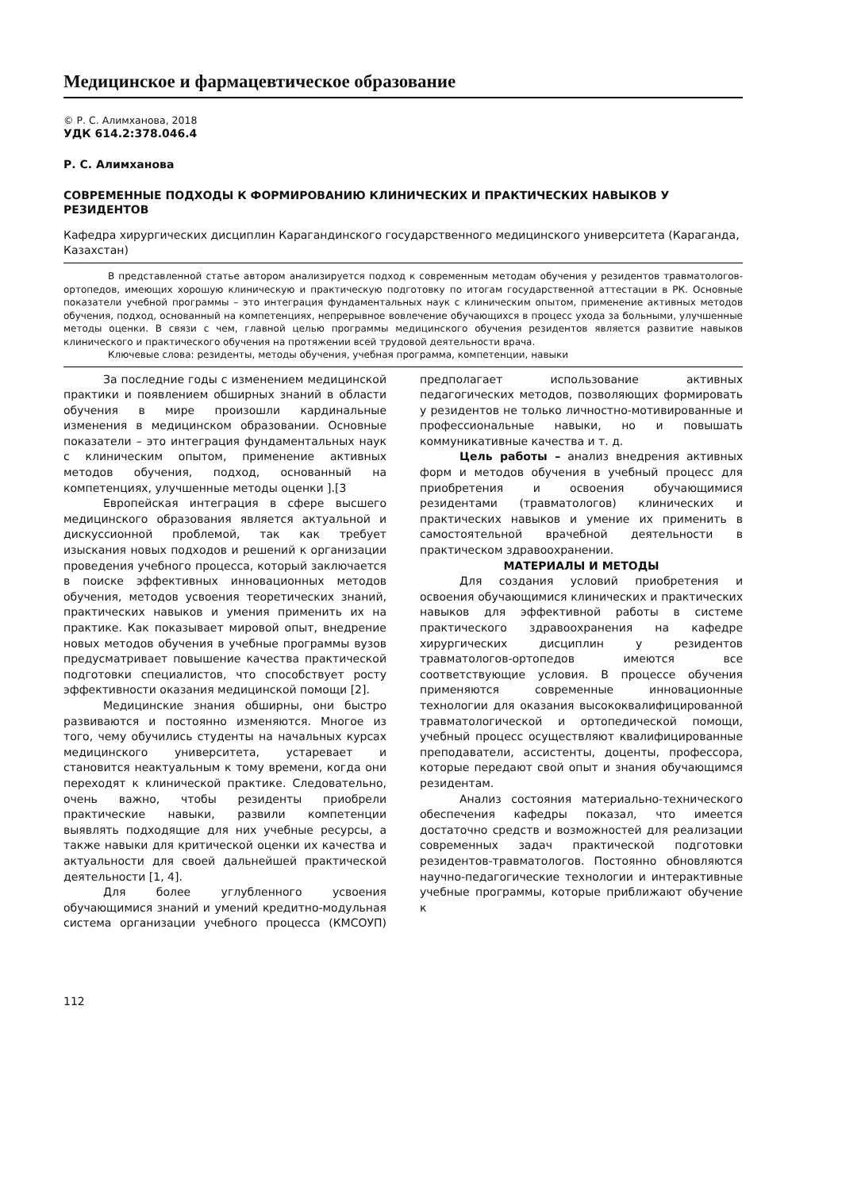Медицинское и фармацевтическое образование
© Р. С. Алимханова, 2018
УДК 614.2:378.046.4
Р. С. Алимханова
СОВРЕМЕННЫЕ ПОДХОДЫ К ФОРМИРОВАНИЮ КЛИНИЧЕСКИХ И ПРАКТИЧЕСКИХ НАВЫКОВ У РЕЗИДЕНТОВ
Кафедра хирургических дисциплин Карагандинского государственного медицинского университета (Караганда, Казахстан)
В представленной статье автором анализируется подход к современным методам обучения у резидентов травматологов-ортопедов, имеющих хорошую клиническую и практическую подготовку по итогам государственной аттестации в РК. Основные показатели учебной программы – это интеграция фундаментальных наук с клиническим опытом, применение активных методов обучения, подход, основанный на компетенциях, непрерывное вовлечение обучающихся в процесс ухода за больными, улучшенные методы оценки. В связи с чем, главной целью программы медицинского обучения резидентов является развитие навыков клинического и практического обучения на протяжении всей трудовой деятельности врача.
Ключевые слова: резиденты, методы обучения, учебная программа, компетенции, навыки
За последние годы с изменением медицинской практики и появлением обширных знаний в области обучения в мире произошли кардинальные изменения в медицинском образовании. Основные показатели – это интеграция фундаментальных наук с клиническим опытом, применение активных методов обучения, подход, основанный на компетенциях, улучшенные методы оценки ].[3
Европейская интеграция в сфере высшего медицинского образования является актуальной и дискуссионной проблемой, так как требует изыскания новых подходов и решений к организации проведения учебного процесса, который заключается в поиске эффективных инновационных методов обучения, методов усвоения теоретических знаний, практических навыков и умения применить их на практике. Как показывает мировой опыт, внедрение новых методов обучения в учебные программы вузов предусматривает повышение качества практической подготовки специалистов, что способствует росту эффективности оказания медицинской помощи [2].
Медицинские знания обширны, они быстро развиваются и постоянно изменяются. Многое из того, чему обучились студенты на начальных курсах медицинского университета, устаревает и становится неактуальным к тому времени, когда они переходят к клинической практике. Следовательно, очень важно, чтобы резиденты приобрели практические навыки, развили компетенции выявлять подходящие для них учебные ресурсы, а также навыки для критической оценки их качества и актуальности для своей дальнейшей практической деятельности [1, 4].
Для более углубленного усвоения обучающимися знаний и умений кредитно-модульная система организации учебного процесса (КМСОУП) предполагает использование активных педагогических методов, позволяющих формировать у резидентов не только личностно-мотивированные и профессиональные навыки, но и повышать коммуникативные качества и т. д.
Цель работы – анализ внедрения активных форм и методов обучения в учебный процесс для приобретения и освоения обучающимися резидентами (травматологов) клинических и практических навыков и умение их применить в самостоятельной врачебной деятельности в практическом здравоохранении.
МАТЕРИАЛЫ И МЕТОДЫ
Для создания условий приобретения и освоения обучающимися клинических и практических навыков для эффективной работы в системе практического здравоохранения на кафедре хирургических дисциплин у резидентов травматологов-ортопедов имеются все соответствующие условия. В процессе обучения применяются современные инновационные технологии для оказания высококвалифицированной травматологической и ортопедической помощи, учебный процесс осуществляют квалифицированные преподаватели, ассистенты, доценты, профессора, которые передают свой опыт и знания обучающимся резидентам.
Анализ состояния материально-технического обеспечения кафедры показал, что имеется достаточно средств и возможностей для реализации современных задач практической подготовки резидентов-травматологов. Постоянно обновляются научно-педагогические технологии и интерактивные учебные программы, которые приближают обучение к
112